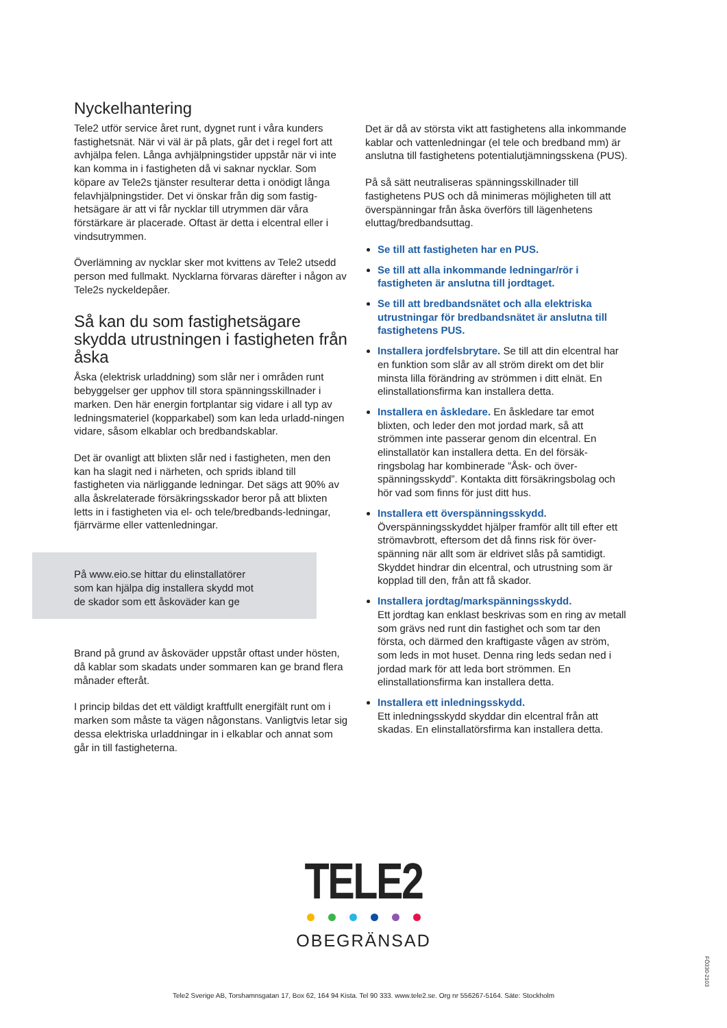Nyckelhantering
Tele2 utför service året runt, dygnet runt i våra kunders fastighetsnät. När vi väl är på plats, går det i regel fort att avhjälpa felen. Långa avhjälpningstider uppstår när vi inte kan komma in i fastigheten då vi saknar nycklar. Som köpare av Tele2s tjänster resulterar detta i onödigt långa felavhjälpningstider. Det vi önskar från dig som fastig-hetsägare är att vi får nycklar till utrymmen där våra förstärkare är placerade. Oftast är detta i elcentral eller i vindsutrymmen.
Överlämning av nycklar sker mot kvittens av Tele2 utsedd person med fullmakt. Nycklarna förvaras därefter i någon av Tele2s nyckeldepåer.
Så kan du som fastighetsägare skydda utrustningen i fastigheten från åska
Åska (elektrisk urladdning) som slår ner i områden runt bebyggelser ger upphov till stora spänningsskillnader i marken. Den här energin fortplantar sig vidare i all typ av ledningsmateriel (kopparkabel) som kan leda urladd-ningen vidare, såsom elkablar och bredbandskablar.
Det är ovanligt att blixten slår ned i fastigheten, men den kan ha slagit ned i närheten, och sprids ibland till fastigheten via närliggande ledningar. Det sägs att 90% av alla åskrelaterade försäkringsskador beror på att blixten letts in i fastigheten via el- och tele/bredbands-ledningar, fjärrvärme eller vattenledningar.
På www.eio.se hittar du elinstallatörer
som kan hjälpa dig installera skydd mot
de skador som ett åskoväder kan ge
Brand på grund av åskoväder uppstår oftast under hösten, då kablar som skadats under sommaren kan ge brand flera månader efteråt.
I princip bildas det ett väldigt kraftfullt energifält runt om i marken som måste ta vägen någonstans. Vanligtvis letar sig dessa elektriska urladdningar in i elkablar och annat som går in till fastigheterna.
Det är då av största vikt att fastighetens alla inkommande kablar och vattenledningar (el tele och bredband mm) är anslutna till fastighetens potentialutjämningsskena (PUS).
På så sätt neutraliseras spänningsskillnader till fastighetens PUS och då minimeras möjligheten till att överspänningar från åska överförs till lägenhetens eluttag/bredbandsuttag.
Se till att fastigheten har en PUS.
Se till att alla inkommande ledningar/rör i fastigheten är anslutna till jordtaget.
Se till att bredbandsnätet och alla elektriska utrustningar för bredbandsnätet är anslutna till fastighetens PUS.
Installera jordfelsbrytare. Se till att din elcentral har en funktion som slår av all ström direkt om det blir minsta lilla förändring av strömmen i ditt elnät. En elinstallationsfirma kan installera detta.
Installera en åskledare. En åskledare tar emot blixten, och leder den mot jordad mark, så att strömmen inte passerar genom din elcentral. En elinstallatör kan installera detta. En del försäk-ringsbolag har kombinerade ”Åsk- och över-spänningsskydd”. Kontakta ditt försäkringsbolag och hör vad som finns för just ditt hus.
Installera ett överspänningsskydd.
Överspänningsskyddet hjälper framför allt till efter ett strömavbrott, eftersom det då finns risk för över-spänning när allt som är eldrivet slås på samtidigt. Skyddet hindrar din elcentral, och utrustning som är kopplad till den, från att få skador.
Installera jordtag/markspänningsskydd.
Ett jordtag kan enklast beskrivas som en ring av metall som grävs ned runt din fastighet och som tar den första, och därmed den kraftigaste vågen av ström, som leds in mot huset. Denna ring leds sedan ned i jordad mark för att leda bort strömmen. En elinstallationsfirma kan installera detta.
Installera ett inledningsskydd.
Ett inledningsskydd skyddar din elcentral från att skadas. En elinstallatörsfirma kan installera detta.
TELE2
OBEGRÄNSAD
Tele2 Sverige AB, Torshamnsgatan 17, Box 62, 164 94 Kista. Tel 90 333. www.tele2.se. Org nr 556267-5164. Säte: Stockholm
FÖ330-2103